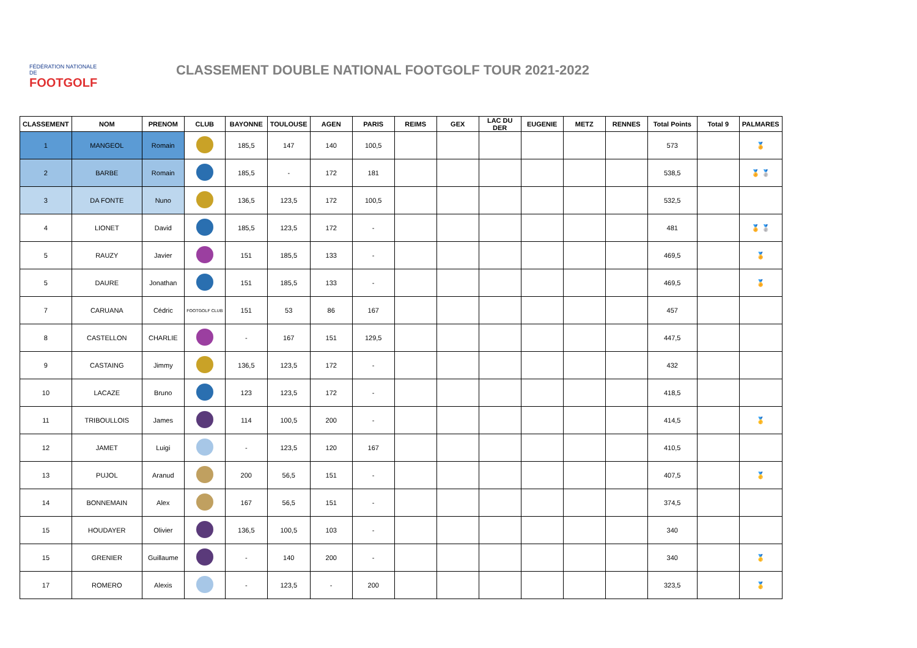FÉDÉRATION NATIONALE DE
FOOTGOLF
CLASSEMENT DOUBLE NATIONAL FOOTGOLF TOUR 2021-2022
| CLASSEMENT | NOM | PRENOM | CLUB | BAYONNE | TOULOUSE | AGEN | PARIS | REIMS | GEX | LAC DU DER | EUGENIE | METZ | RENNES | Total Points | Total 9 | PALMARES |
| --- | --- | --- | --- | --- | --- | --- | --- | --- | --- | --- | --- | --- | --- | --- | --- | --- |
| 1 | MANGEOL | Romain | | 185,5 | 147 | 140 | 100,5 | | | | | | | 573 | | 🏅 |
| 2 | BARBE | Romain | | 185,5 | - | 172 | 181 | | | | | | | 538,5 | | 🏅 🥈 |
| 3 | DA FONTE | Nuno | | 136,5 | 123,5 | 172 | 100,5 | | | | | | | 532,5 | | |
| 4 | LIONET | David | | 185,5 | 123,5 | 172 | - | | | | | | | 481 | | 🏅 🥈 |
| 5 | RAUZY | Javier | | 151 | 185,5 | 133 | - | | | | | | | 469,5 | | 🏅 |
| 5 | DAURE | Jonathan | | 151 | 185,5 | 133 | - | | | | | | | 469,5 | | 🏅 |
| 7 | CARUANA | Cédric | FOOTGOLF CLUB | 151 | 53 | 86 | 167 | | | | | | | 457 | | |
| 8 | CASTELLON | CHARLIE | | - | 167 | 151 | 129,5 | | | | | | | 447,5 | | |
| 9 | CASTAING | Jimmy | | 136,5 | 123,5 | 172 | - | | | | | | | 432 | | |
| 10 | LACAZE | Bruno | | 123 | 123,5 | 172 | - | | | | | | | 418,5 | | |
| 11 | TRIBOULLOIS | James | | 114 | 100,5 | 200 | - | | | | | | | 414,5 | | 🥇 |
| 12 | JAMET | Luigi | | - | 123,5 | 120 | 167 | | | | | | | 410,5 | | |
| 13 | PUJOL | Aranud | | 200 | 56,5 | 151 | - | | | | | | | 407,5 | | 🥇 |
| 14 | BONNEMAIN | Alex | | 167 | 56,5 | 151 | - | | | | | | | 374,5 | | |
| 15 | HOUDAYER | Olivier | | 136,5 | 100,5 | 103 | - | | | | | | | 340 | | |
| 15 | GRENIER | Guillaume | | - | 140 | 200 | - | | | | | | | 340 | | 🥇 |
| 17 | ROMERO | Alexis | | - | 123,5 | - | 200 | | | | | | | 323,5 | | 🥇 |